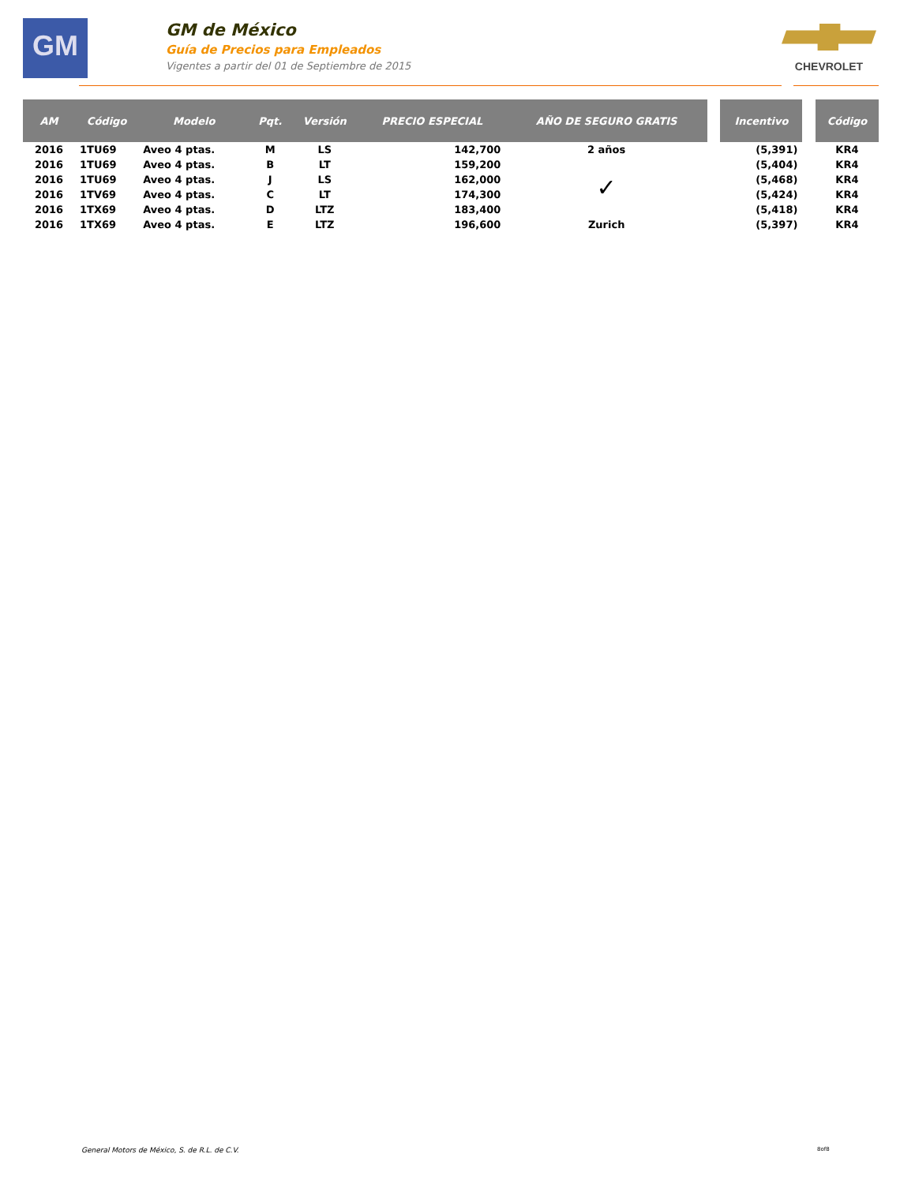GM
GM de México
Guía de Precios para Empleados
Vigentes a partir del 01 de Septiembre de 2015
CHEVROLET
| AM | Código | Modelo | Pqt. | Versión | PRECIO ESPECIAL | AÑO DE SEGURO GRATIS | | Incentivo | | Código |
| --- | --- | --- | --- | --- | --- | --- | --- | --- | --- | --- |
| 2016 | 1TU69 | Aveo 4 ptas. | M | LS | 142,700 | 2 años | | (5,391) | | KR4 |
| 2016 | 1TU69 | Aveo 4 ptas. | B | LT | 159,200 | ✓ | | (5,404) | | KR4 |
| 2016 | 1TU69 | Aveo 4 ptas. | J | LS | 162,000 | | | (5,468) | | KR4 |
| 2016 | 1TV69 | Aveo 4 ptas. | C | LT | 174,300 | | | (5,424) | | KR4 |
| 2016 | 1TX69 | Aveo 4 ptas. | D | LTZ | 183,400 | | | (5,418) | | KR4 |
| 2016 | 1TX69 | Aveo 4 ptas. | E | LTZ | 196,600 | Zurich | | (5,397) | | KR4 |
General Motors de México, S. de R.L. de C.V.
8of8